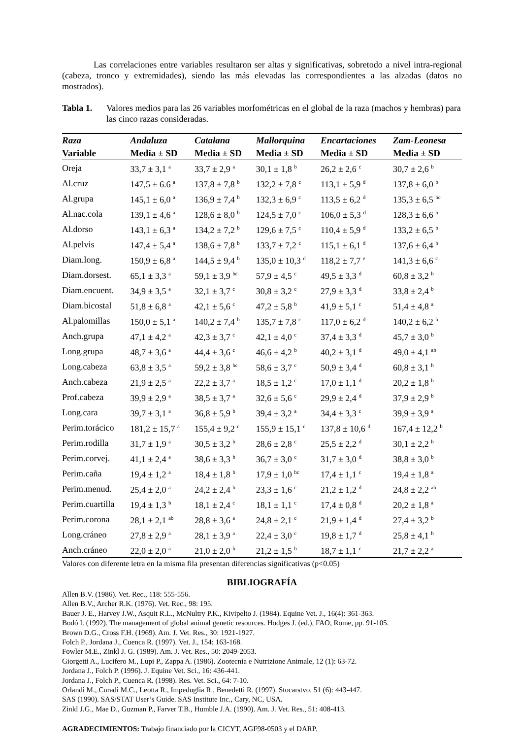Las correlaciones entre variables resultaron ser altas y significativas, sobretodo a nivel intra-regional (cabeza, tronco y extremidades), siendo las más elevadas las correspondientes a las alzadas (datos no mostrados).
Tabla 1. Valores medios para las 26 variables morfométricas en el global de la raza (machos y hembras) para las cinco razas consideradas.
| Raza | Andaluza | Catalana | Mallorquina | Encartaciones | Zam-Leonesa |
| --- | --- | --- | --- | --- | --- |
| Variable | Media ± SD | Media ± SD | Media ± SD | Media ± SD | Media ± SD |
| Oreja | 33,7 ± 3,1 <sup>a</sup> | 33,7 ± 2,9 <sup>a</sup> | 30,1 ± 1,8 <sup>b</sup> | 26,2 ± 2,6 <sup>c</sup> | 30,7 ± 2,6 <sup>b</sup> |
| Al.cruz | 147,5 ± 6.6 <sup>a</sup> | 137,8 ± 7,8 <sup>b</sup> | 132,2 ± 7,8 <sup>c</sup> | 113,1 ± 5,9 <sup>d</sup> | 137,8 ± 6,0 <sup>b</sup> |
| Al.grupa | 145,1 ± 6,0 <sup>a</sup> | 136,9 ± 7,4 <sup>b</sup> | 132,3 ± 6,9 <sup>c</sup> | 113,5 ± 6,2 <sup>d</sup> | 135,3 ± 6,5 <sup>bc</sup> |
| Al.nac.cola | 139,1 ± 4,6 <sup>a</sup> | 128,6 ± 8,0 <sup>b</sup> | 124,5 ± 7,0 <sup>c</sup> | 106,0 ± 5,3 <sup>d</sup> | 128,3 ± 6,6 <sup>b</sup> |
| Al.dorso | 143,1 ± 6,3 <sup>a</sup> | 134,2 ± 7,2 <sup>b</sup> | 129,6 ± 7,5 <sup>c</sup> | 110,4 ± 5,9 <sup>d</sup> | 133,2 ± 6,5 <sup>b</sup> |
| Al.pelvis | 147,4 ± 5,4 <sup>a</sup> | 138,6 ± 7,8 <sup>b</sup> | 133,7 ± 7,2 <sup>c</sup> | 115,1 ± 6,1 <sup>d</sup> | 137,6 ± 6,4 <sup>b</sup> |
| Diam.long. | 150,9 ± 6,8 <sup>a</sup> | 144,5 ± 9,4 <sup>b</sup> | 135,0 ± 10,3 <sup>d</sup> | 118,2 ± 7,7 <sup>e</sup> | 141,3 ± 6,6 <sup>c</sup> |
| Diam.dorsest. | 65,1 ± 3,3 <sup>a</sup> | 59,1 ± 3,9 <sup>bc</sup> | 57,9 ± 4,5 <sup>c</sup> | 49,5 ± 3,3 <sup>d</sup> | 60,8 ± 3,2 <sup>b</sup> |
| Diam.encuent. | 34,9 ± 3,5 <sup>a</sup> | 32,1 ± 3,7 <sup>c</sup> | 30,8 ± 3,2 <sup>c</sup> | 27,9 ± 3,3 <sup>d</sup> | 33,8 ± 2,4 <sup>b</sup> |
| Diam.bicostal | 51,8 ± 6,8 <sup>a</sup> | 42,1 ± 5,6 <sup>c</sup> | 47,2 ± 5,8 <sup>b</sup> | 41,9 ± 5,1 <sup>c</sup> | 51,4 ± 4,8 <sup>a</sup> |
| Al.palomillas | 150,0 ± 5,1 <sup>a</sup> | 140,2 ± 7,4 <sup>b</sup> | 135,7 ± 7,8 <sup>c</sup> | 117,0 ± 6,2 <sup>d</sup> | 140,2 ± 6,2 <sup>b</sup> |
| Anch.grupa | 47,1 ± 4,2 <sup>a</sup> | 42,3 ± 3,7 <sup>c</sup> | 42,1 ± 4,0 <sup>c</sup> | 37,4 ± 3,3 <sup>d</sup> | 45,7 ± 3,0 <sup>b</sup> |
| Long.grupa | 48,7 ± 3,6 <sup>a</sup> | 44,4 ± 3,6 <sup>c</sup> | 46,6 ± 4,2 <sup>b</sup> | 40,2 ± 3,1 <sup>d</sup> | 49,0 ± 4,1 <sup>ab</sup> |
| Long.cabeza | 63,8 ± 3,5 <sup>a</sup> | 59,2 ± 3,8 <sup>bc</sup> | 58,6 ± 3,7 <sup>c</sup> | 50,9 ± 3,4 <sup>d</sup> | 60,8 ± 3,1 <sup>b</sup> |
| Anch.cabeza | 21,9 ± 2,5 <sup>a</sup> | 22,2 ± 3,7 <sup>a</sup> | 18,5 ± 1,2 <sup>c</sup> | 17,0 ± 1,1 <sup>d</sup> | 20,2 ± 1,8 <sup>b</sup> |
| Prof.cabeza | 39,9 ± 2,9 <sup>a</sup> | 38,5 ± 3,7 <sup>a</sup> | 32,6 ± 5,6 <sup>c</sup> | 29,9 ± 2,4 <sup>d</sup> | 37,9 ± 2,9 <sup>b</sup> |
| Long.cara | 39,7 ± 3,1 <sup>a</sup> | 36,8 ± 5,9 <sup>b</sup> | 39,4 ± 3,2 <sup>a</sup> | 34,4 ± 3,3 <sup>c</sup> | 39,9 ± 3,9 <sup>a</sup> |
| Perim.torácico | 181,2 ± 15,7 <sup>a</sup> | 155,4 ± 9,2 <sup>c</sup> | 155,9 ± 15,1 <sup>c</sup> | 137,8 ± 10,6 <sup>d</sup> | 167,4 ± 12,2 <sup>b</sup> |
| Perim.rodilla | 31,7 ± 1,9 <sup>a</sup> | 30,5 ± 3,2 <sup>b</sup> | 28,6 ± 2,8 <sup>c</sup> | 25,5 ± 2,2 <sup>d</sup> | 30,1 ± 2,2 <sup>b</sup> |
| Perim.corvej. | 41,1 ± 2,4 <sup>a</sup> | 38,6 ± 3,3 <sup>b</sup> | 36,7 ± 3,0 <sup>c</sup> | 31,7 ± 3,0 <sup>d</sup> | 38,8 ± 3,0 <sup>b</sup> |
| Perim.caña | 19,4 ± 1,2 <sup>a</sup> | 18,4 ± 1,8 <sup>b</sup> | 17,9 ± 1,0 <sup>bc</sup> | 17,4 ± 1,1 <sup>c</sup> | 19,4 ± 1,8 <sup>a</sup> |
| Perim.menud. | 25,4 ± 2,0 <sup>a</sup> | 24,2 ± 2,4 <sup>b</sup> | 23,3 ± 1,6 <sup>c</sup> | 21,2 ± 1,2 <sup>d</sup> | 24,8 ± 2,2 <sup>ab</sup> |
| Perim.cuartilla | 19,4 ± 1,3 <sup>b</sup> | 18,1 ± 2,4 <sup>c</sup> | 18,1 ± 1,1 <sup>c</sup> | 17,4 ± 0,8 <sup>d</sup> | 20,2 ± 1,8 <sup>a</sup> |
| Perim.corona | 28,1 ± 2,1 <sup>ab</sup> | 28,8 ± 3,6 <sup>a</sup> | 24,8 ± 2,1 <sup>c</sup> | 21,9 ± 1,4 <sup>d</sup> | 27,4 ± 3,2 <sup>b</sup> |
| Long.cráneo | 27,8 ± 2,9 <sup>a</sup> | 28,1 ± 3,9 <sup>a</sup> | 22,4 ± 3,0 <sup>c</sup> | 19,8 ± 1,7 <sup>d</sup> | 25,8 ± 4,1 <sup>b</sup> |
| Anch.cráneo | 22,0 ± 2,0 <sup>a</sup> | 21,0 ± 2,0 <sup>b</sup> | 21,2 ± 1,5 <sup>b</sup> | 18,7 ± 1,1 <sup>c</sup> | 21,7 ± 2,2 <sup>a</sup> |
Valores con diferente letra en la misma fila presentan diferencias significativas (p<0.05)
BIBLIOGRAFÍA
Allen B.V. (1986). Vet. Rec., 118: 555-556.
Allen B.V., Archer R.K. (1976). Vet. Rec., 98: 195.
Bauer J. E., Harvey J.W., Asquit R.L., McNultry P.K., Kivipelto J. (1984). Equine Vet. J., 16(4): 361-363.
Bodó I. (1992). The management of global animal genetic resources. Hodges J. (ed.), FAO, Rome, pp. 91-105.
Brown D.G., Cross F.H. (1969). Am. J. Vet. Res., 30: 1921-1927.
Folch P., Jordana J., Cuenca R. (1997). Vet. J., 154: 163-168.
Fowler M.E., Zinkl J. G. (1989). Am. J. Vet. Res., 50: 2049-2053.
Giorgetti A., Lucifero M., Lupi P., Zappa A. (1986). Zootecnia e Nutrizione Animale, 12 (1): 63-72.
Jordana J., Folch P. (1996). J. Equine Vet. Sci., 16: 436-441.
Jordana J., Folch P., Cuenca R. (1998). Res. Vet. Sci., 64: 7-10.
Orlandi M., Curadi M.C., Leotta R., Impeduglia R., Benedetti R. (1997). Stocarstvo, 51 (6): 443-447.
SAS (1990). SAS/STAT User’s Guide. SAS Institute Inc., Cary, NC, USA.
Zinkl J.G., Mae D., Guzman P., Farver T.B., Humble J.A. (1990). Am. J. Vet. Res., 51: 408-413.
AGRADECIMIENTOS: Trabajo financiado por la CICYT, AGF98-0503 y el DARP.